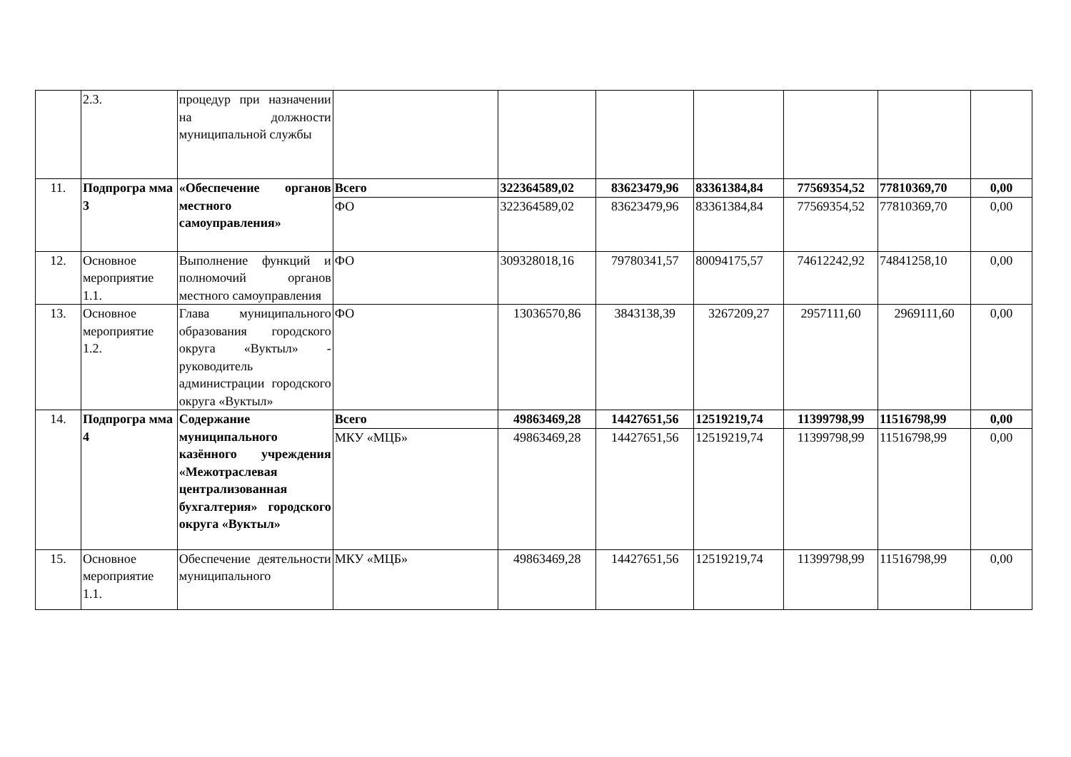| | 2.3. | процедур при назначении на должности муниципальной службы | | | | | | | |
| 11. | Подпрогра мма 3 | «Обеспечение органов местного самоуправления» | Всего | 322364589,02 | 83623479,96 | 83361384,84 | 77569354,52 | 77810369,70 | 0,00 |
| | | | ФО | 322364589,02 | 83623479,96 | 83361384,84 | 77569354,52 | 77810369,70 | 0,00 |
| 12. | Основное мероприятие 1.1. | Выполнение функций и полномочий органов местного самоуправления | ФО | 309328018,16 | 79780341,57 | 80094175,57 | 74612242,92 | 74841258,10 | 0,00 |
| 13. | Основное мероприятие 1.2. | Глава муниципального образования городского округа «Вуктыл» - руководитель администрации городского округа «Вуктыл» | ФО | 13036570,86 | 3843138,39 | 3267209,27 | 2957111,60 | 2969111,60 | 0,00 |
| 14. | Подпрогра мма 4 | Содержание муниципального казённого учреждения «Межотраслевая централизованная бухгалтерия» городского округа «Вуктыл» | Всего | 49863469,28 | 14427651,56 | 12519219,74 | 11399798,99 | 11516798,99 | 0,00 |
| | | | МКУ «МЦБ» | 49863469,28 | 14427651,56 | 12519219,74 | 11399798,99 | 11516798,99 | 0,00 |
| 15. | Основное мероприятие 1.1. | Обеспечение деятельности муниципального | МКУ «МЦБ» | 49863469,28 | 14427651,56 | 12519219,74 | 11399798,99 | 11516798,99 | 0,00 |